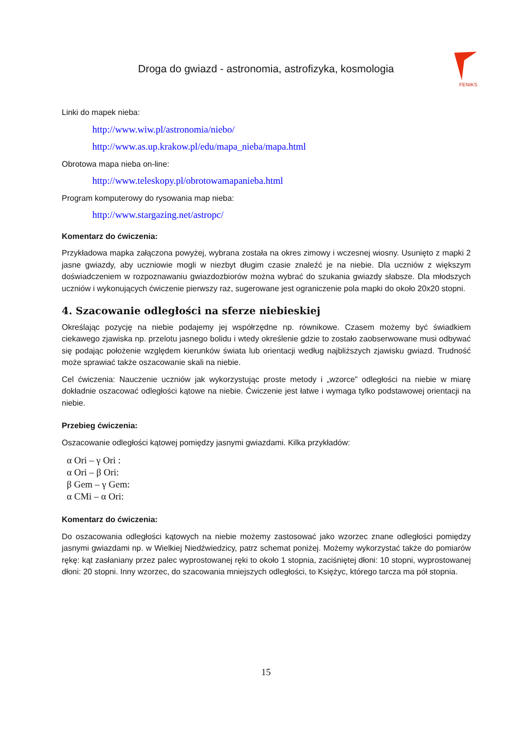Droga do gwiazd - astronomia, astrofizyka, kosmologia
FENIKS
Linki do mapek nieba:
http://www.wiw.pl/astronomia/niebo/
http://www.as.up.krakow.pl/edu/mapa_nieba/mapa.html
Obrotowa mapa nieba on-line:
http://www.teleskopy.pl/obrotowamapanieba.html
Program komputerowy do rysowania map nieba:
http://www.stargazing.net/astropc/
Komentarz do ćwiczenia:
Przykładowa mapka załączona powyżej, wybrana została na okres zimowy i wczesnej wiosny. Usunięto z mapki 2 jasne gwiazdy, aby uczniowie mogli w niezbyt długim czasie znaleźć je na niebie. Dla uczniów z większym doświadczeniem w rozpoznawaniu gwiazdozbiorów można wybrać do szukania gwiazdy słabsze. Dla młodszych uczniów i wykonujących ćwiczenie pierwszy raz, sugerowane jest ograniczenie pola mapki do około 20x20 stopni.
4. Szacowanie odległości na sferze niebieskiej
Określając pozycję na niebie podajemy jej współrzędne np. równikowe. Czasem możemy być świadkiem ciekawego zjawiska np. przelotu jasnego bolidu i wtedy określenie gdzie to zostało zaobserwowane musi odbywać się podając położenie względem kierunków świata lub orientacji według najbliższych zjawisku gwiazd. Trudność może sprawiać także oszacowanie skali na niebie.
Cel ćwiczenia: Nauczenie uczniów jak wykorzystując proste metody i „wzorce” odległości na niebie w miarę dokładnie oszacować odległości kątowe na niebie. Ćwiczenie jest łatwe i wymaga tylko podstawowej orientacji na niebie.
Przebieg ćwiczenia:
Oszacowanie odległości kątowej pomiędzy jasnymi gwiazdami. Kilka przykładów:
α Ori – γ Ori :
α Ori – β Ori:
β Gem – γ Gem:
α CMi – α Ori:
Komentarz do ćwiczenia:
Do oszacowania odległości kątowych na niebie możemy zastosować jako wzorzec znane odległości pomiędzy jasnymi gwiazdami np. w Wielkiej Niedźwiedzicy, patrz schemat poniżej. Możemy wykorzystać także do pomiarów rękę: kąt zasłaniany przez palec wyprostowanej ręki to około 1 stopnia, zaciśniętej dłoni: 10 stopni, wyprostowanej dłoni: 20 stopni. Inny wzorzec, do szacowania mniejszych odległości, to Księżyc, którego tarcza ma pół stopnia.
15